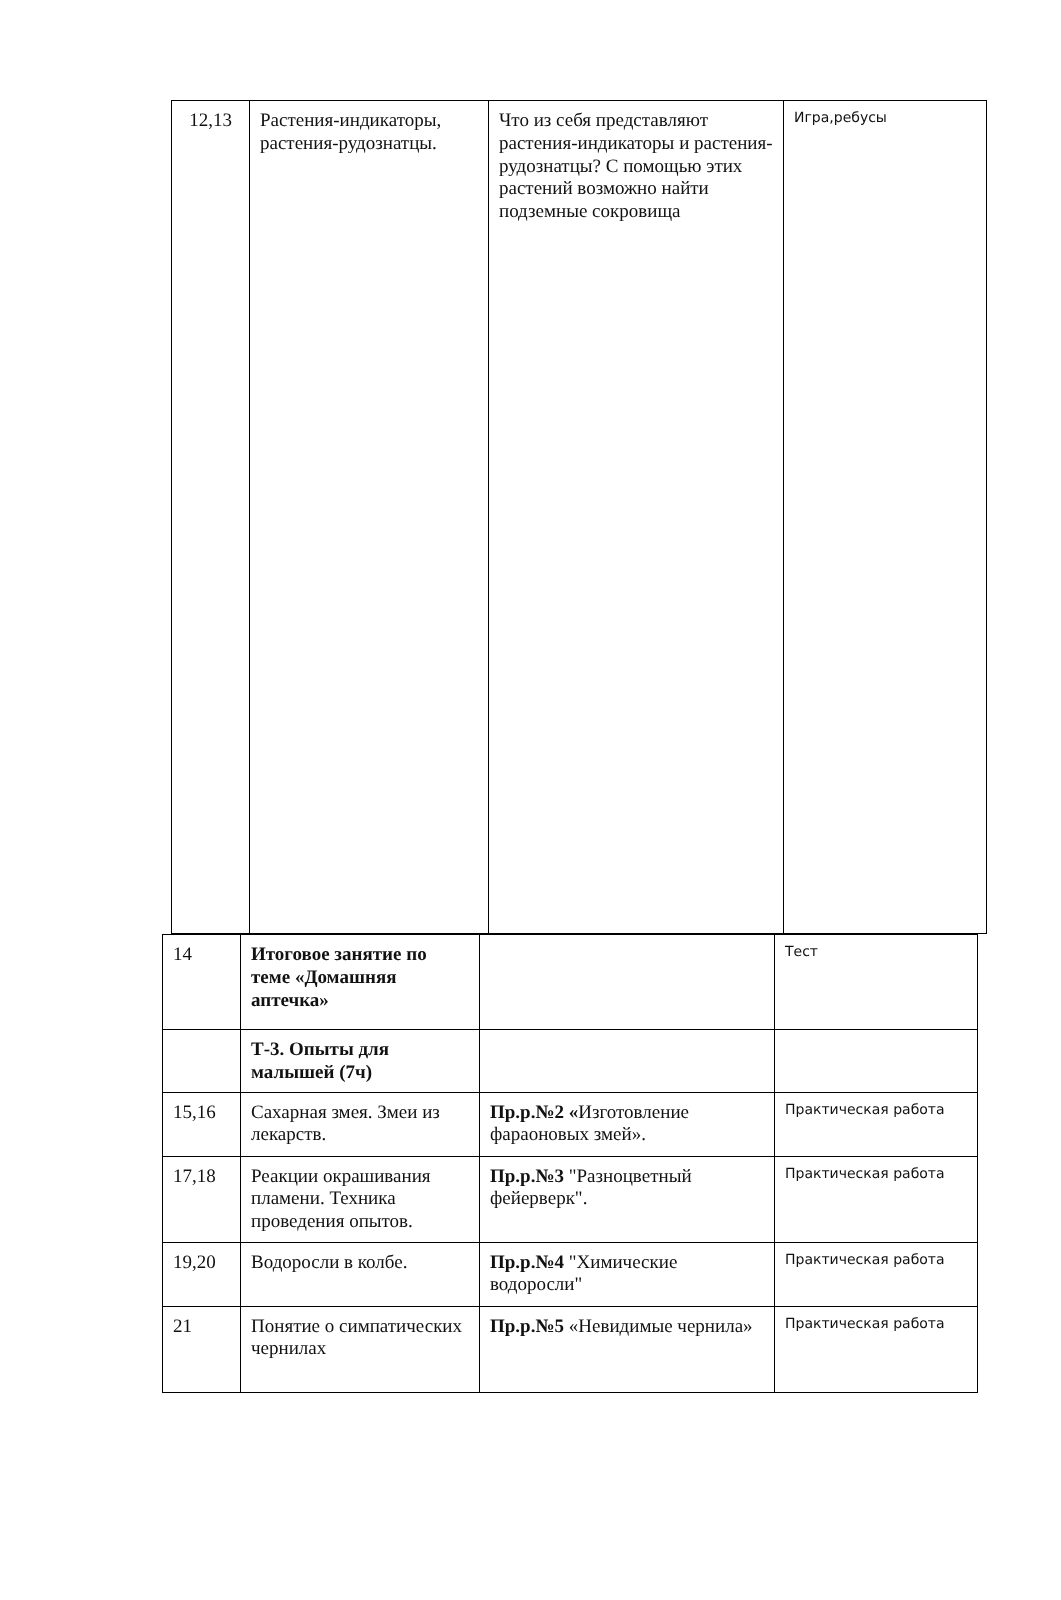| 12,13 | Растения-индикаторы, растения-рудознатцы. | Что из себя представляют растения-индикаторы и растения-рудознатцы? С помощью этих растений возможно найти подземные сокровища | Игра,ребусы |
| 14 | Итоговое занятие по теме «Домашняя аптечка» | | Тест |
| | Т-3. Опыты для малышей (7ч) | | |
| 15,16 | Сахарная змея. Змеи из лекарств. | Пр.р.№2 « Изготовление фараоновых змей». | Практическая работа |
| 17,18 | Реакции окрашивания пламени. Техника проведения опытов. | Пр.р.№3 "Разноцветный фейерверк". | Практическая работа |
| 19,20 | Водоросли в колбе. | Пр.р.№4 "Химические водоросли" | Практическая работа |
| 21 | Понятие о симпатических чернилах | Пр.р.№5 «Невидимые чернила» | Практическая работа |